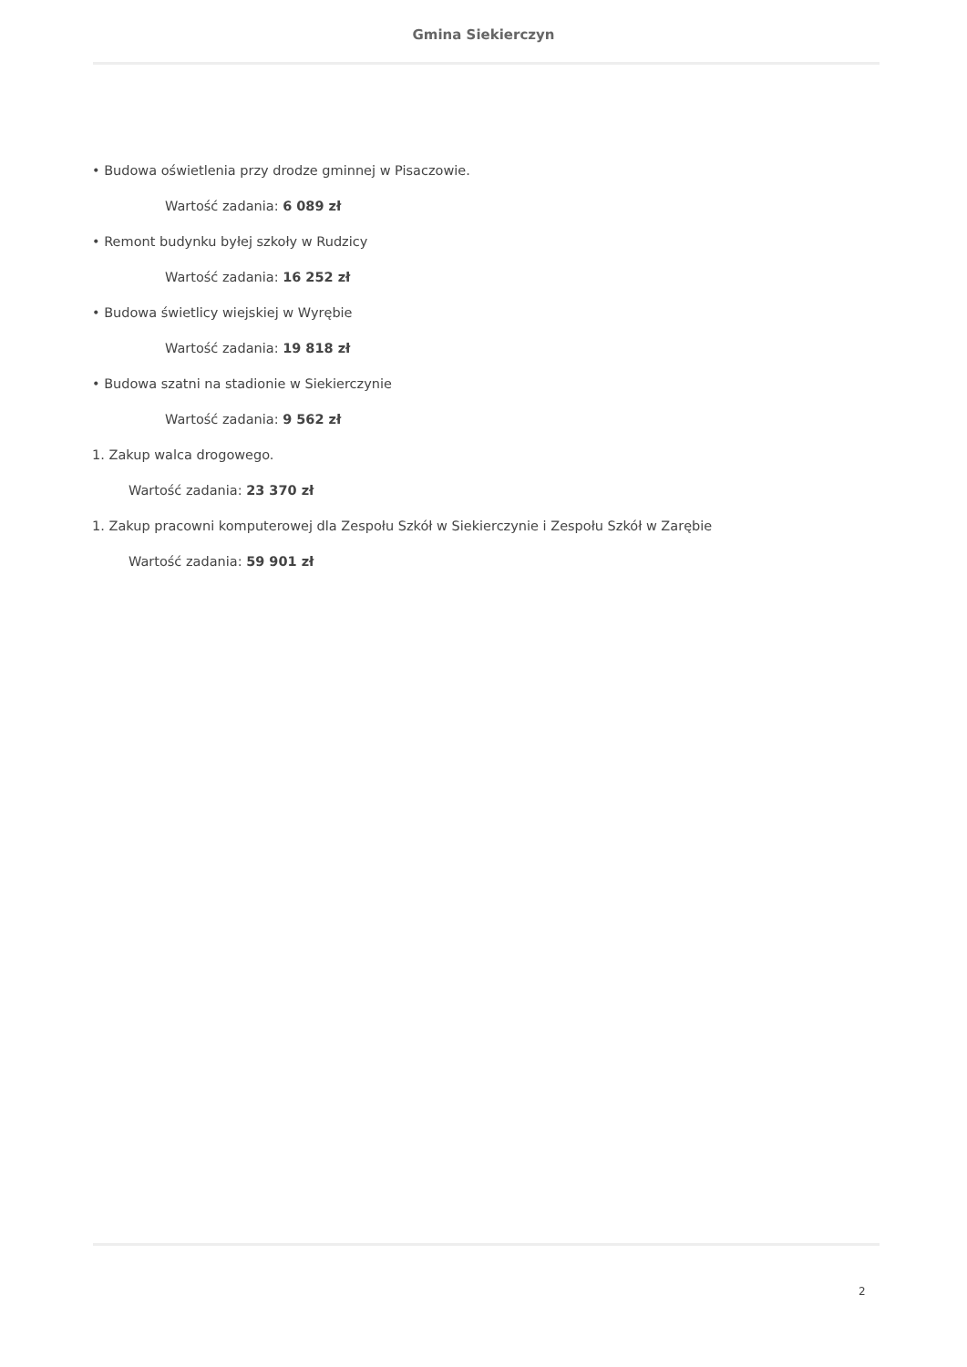Gmina Siekierczyn
• Budowa oświetlenia przy drodze gminnej w Pisaczowie.
Wartość zadania: 6 089 zł
• Remont budynku byłej szkoły w Rudzicy
Wartość zadania: 16 252 zł
• Budowa świetlicy wiejskiej w Wyrębie
Wartość zadania: 19 818 zł
• Budowa szatni na stadionie w Siekierczynie
Wartość zadania: 9 562 zł
1. Zakup walca drogowego.
Wartość zadania: 23 370 zł
1. Zakup pracowni komputerowej dla Zespołu Szkół w Siekierczynie i Zespołu Szkół w Zarębie
Wartość zadania: 59 901 zł
2